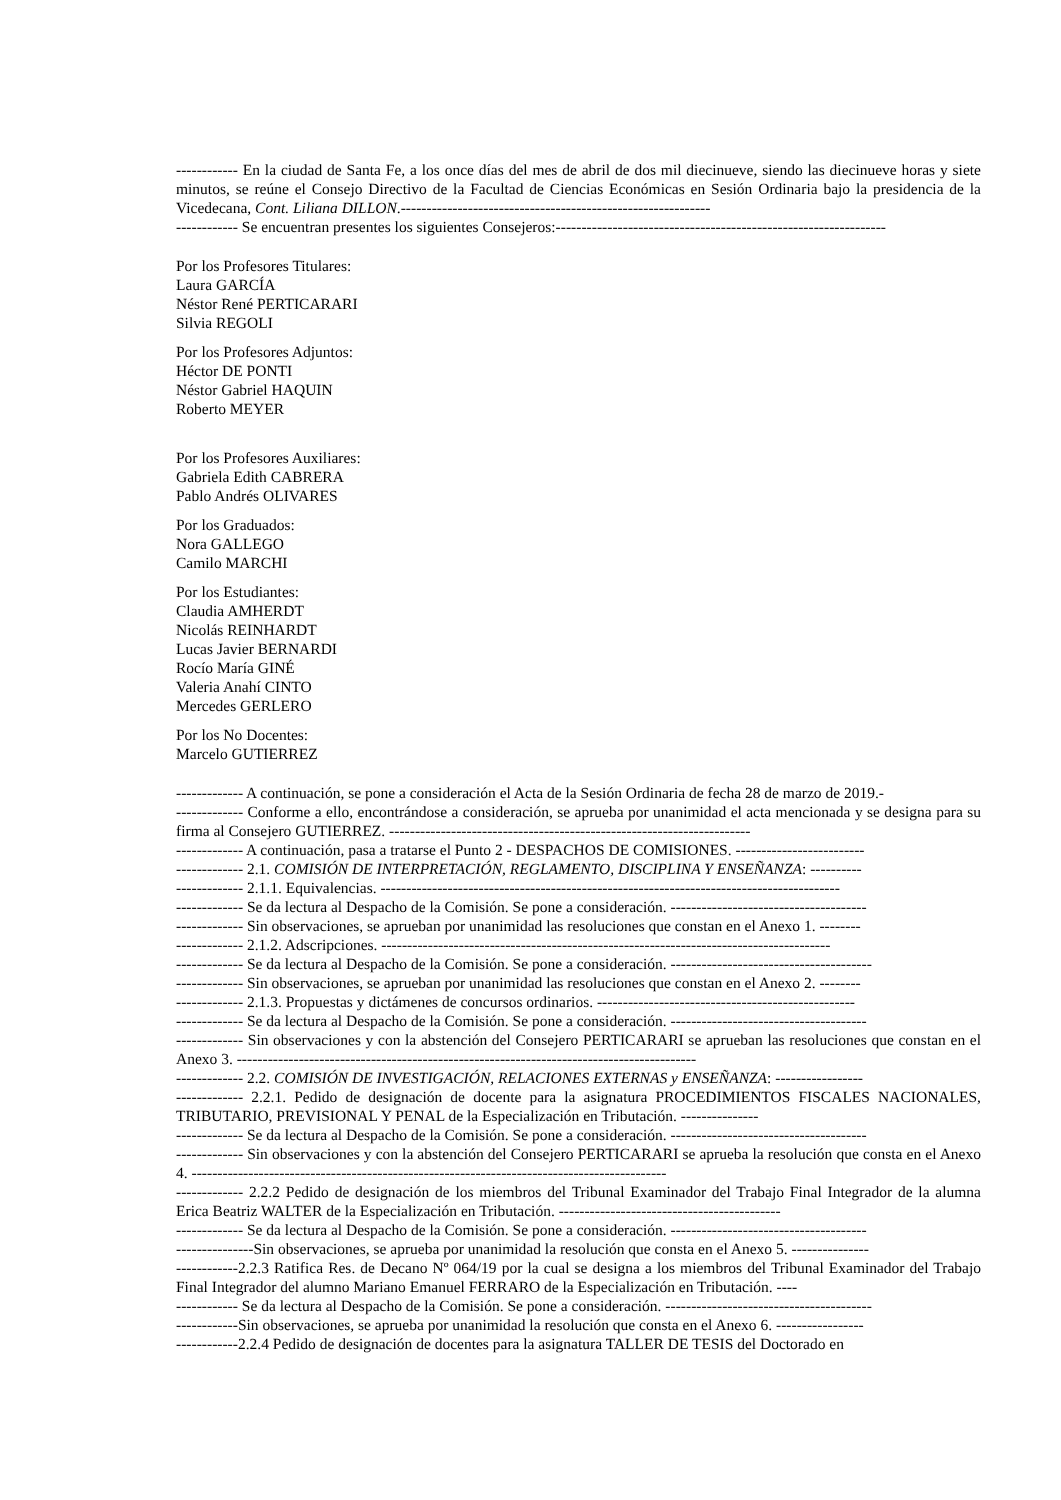------------ En la ciudad de Santa Fe, a los once días del mes de abril de dos mil diecinueve, siendo las diecinueve horas y siete minutos, se reúne el Consejo Directivo de la Facultad de Ciencias Económicas en Sesión Ordinaria bajo la presidencia de la Vicedecana, Cont. Liliana DILLON.------------------------------------------------------------
------------ Se encuentran presentes los siguientes Consejeros:----------------------------------------------------------------
Por los Profesores Titulares:
Laura GARCÍA
Néstor René PERTICARARI
Silvia REGOLI
Por los Profesores Adjuntos:
Héctor DE PONTI
Néstor Gabriel HAQUIN
Roberto MEYER
Por los Profesores Auxiliares:
Gabriela Edith CABRERA
Pablo Andrés OLIVARES
Por los Graduados:
Nora GALLEGO
Camilo MARCHI
Por los Estudiantes:
Claudia AMHERDT
Nicolás REINHARDT
Lucas Javier BERNARDI
Rocío María GINÉ
Valeria Anahí CINTO
Mercedes GERLERO
Por los No Docentes:
Marcelo GUTIERREZ
------------- A continuación, se pone a consideración el Acta de la Sesión Ordinaria de fecha 28 de marzo de 2019.-
------------- Conforme a ello, encontrándose a consideración, se aprueba por unanimidad el acta mencionada y se designa para su firma al Consejero GUTIERREZ. ----------------------------------------------------------------------
------------- A continuación, pasa a tratarse el Punto 2 - DESPACHOS DE COMISIONES. -------------------------
------------- 2.1. COMISIÓN DE INTERPRETACIÓN, REGLAMENTO, DISCIPLINA Y ENSEÑANZA: ----------
------------- 2.1.1. Equivalencias. -----------------------------------------------------------------------------------------
------------- Se da lectura al Despacho de la Comisión. Se pone a consideración. --------------------------------------
------------- Sin observaciones, se aprueban por unanimidad las resoluciones que constan en el Anexo 1. --------
------------- 2.1.2. Adscripciones. ---------------------------------------------------------------------------------------
------------- Se da lectura al Despacho de la Comisión. Se pone a consideración. ---------------------------------------
------------- Sin observaciones, se aprueban por unanimidad las resoluciones que constan en el Anexo 2. --------
------------- 2.1.3. Propuestas y dictámenes de concursos ordinarios. --------------------------------------------------
------------- Se da lectura al Despacho de la Comisión. Se pone a consideración. --------------------------------------
------------- Sin observaciones y con la abstención del Consejero PERTICARARI se aprueban las resoluciones que constan en el Anexo 3. -----------------------------------------------------------------------------------------
------------- 2.2. COMISIÓN DE INVESTIGACIÓN, RELACIONES EXTERNAS y ENSEÑANZA: -----------------
------------- 2.2.1. Pedido de designación de docente para la asignatura PROCEDIMIENTOS FISCALES NACIONALES, TRIBUTARIO, PREVISIONAL Y PENAL de la Especialización en Tributación. ---------------
------------- Se da lectura al Despacho de la Comisión. Se pone a consideración. --------------------------------------
------------- Sin observaciones y con la abstención del Consejero PERTICARARI se aprueba la resolución que consta en el Anexo 4. --------------------------------------------------------------------------------------------
------------- 2.2.2 Pedido de designación de los miembros del Tribunal Examinador del Trabajo Final Integrador de la alumna Erica Beatriz WALTER de la Especialización en Tributación. -------------------------------------------
------------- Se da lectura al Despacho de la Comisión. Se pone a consideración. --------------------------------------
---------------Sin observaciones, se aprueba por unanimidad la resolución que consta en el Anexo 5. ---------------
------------2.2.3 Ratifica Res. de Decano Nº 064/19 por la cual se designa a los miembros del Tribunal Examinador del Trabajo Final Integrador del alumno Mariano Emanuel FERRARO de la Especialización en Tributación. ----
------------ Se da lectura al Despacho de la Comisión. Se pone a consideración. ----------------------------------------
------------Sin observaciones, se aprueba por unanimidad la resolución que consta en el Anexo 6. -----------------
------------2.2.4 Pedido de designación de docentes para la asignatura TALLER DE TESIS del Doctorado en